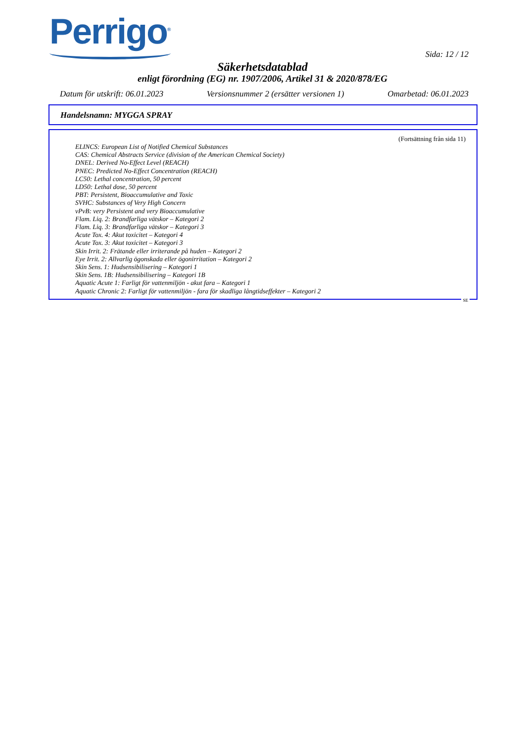Perrigo<sup>®</sup>
Sida: 12 / 12
Säkerhetsdatablad
enligt förordning (EG) nr. 1907/2006, Artikel 31 & 2020/878/EG
Datum för utskrift: 06.01.2023 Versionsnummer 2 (ersätter versionen 1) Omarbetad: 06.01.2023
Handelsnamn: MYGGA SPRAY
(Fortsättning från sida 11)
ELINCS: European List of Notified Chemical Substances
CAS: Chemical Abstracts Service (division of the American Chemical Society)
DNEL: Derived No-Effect Level (REACH)
PNEC: Predicted No-Effect Concentration (REACH)
LC50: Lethal concentration, 50 percent
LD50: Lethal dose, 50 percent
PBT: Persistent, Bioaccumulative and Toxic
SVHC: Substances of Very High Concern
vPvB: very Persistent and very Bioaccumulative
Flam. Liq. 2: Brandfarliga vätskor – Kategori 2
Flam. Liq. 3: Brandfarliga vätskor – Kategori 3
Acute Tox. 4: Akut toxicitet – Kategori 4
Acute Tox. 3: Akut toxicitet – Kategori 3
Skin Irrit. 2: Frätande eller irriterande på huden – Kategori 2
Eye Irrit. 2: Allvarlig ögonskada eller ögonirritation – Kategori 2
Skin Sens. 1: Hudsensibilisering – Kategori 1
Skin Sens. 1B: Hudsensibilisering – Kategori 1B
Aquatic Acute 1: Farligt för vattenmiljön - akut fara – Kategori 1
Aquatic Chronic 2: Farligt för vattenmiljön - fara för skadliga långtidseffekter – Kategori 2
SE